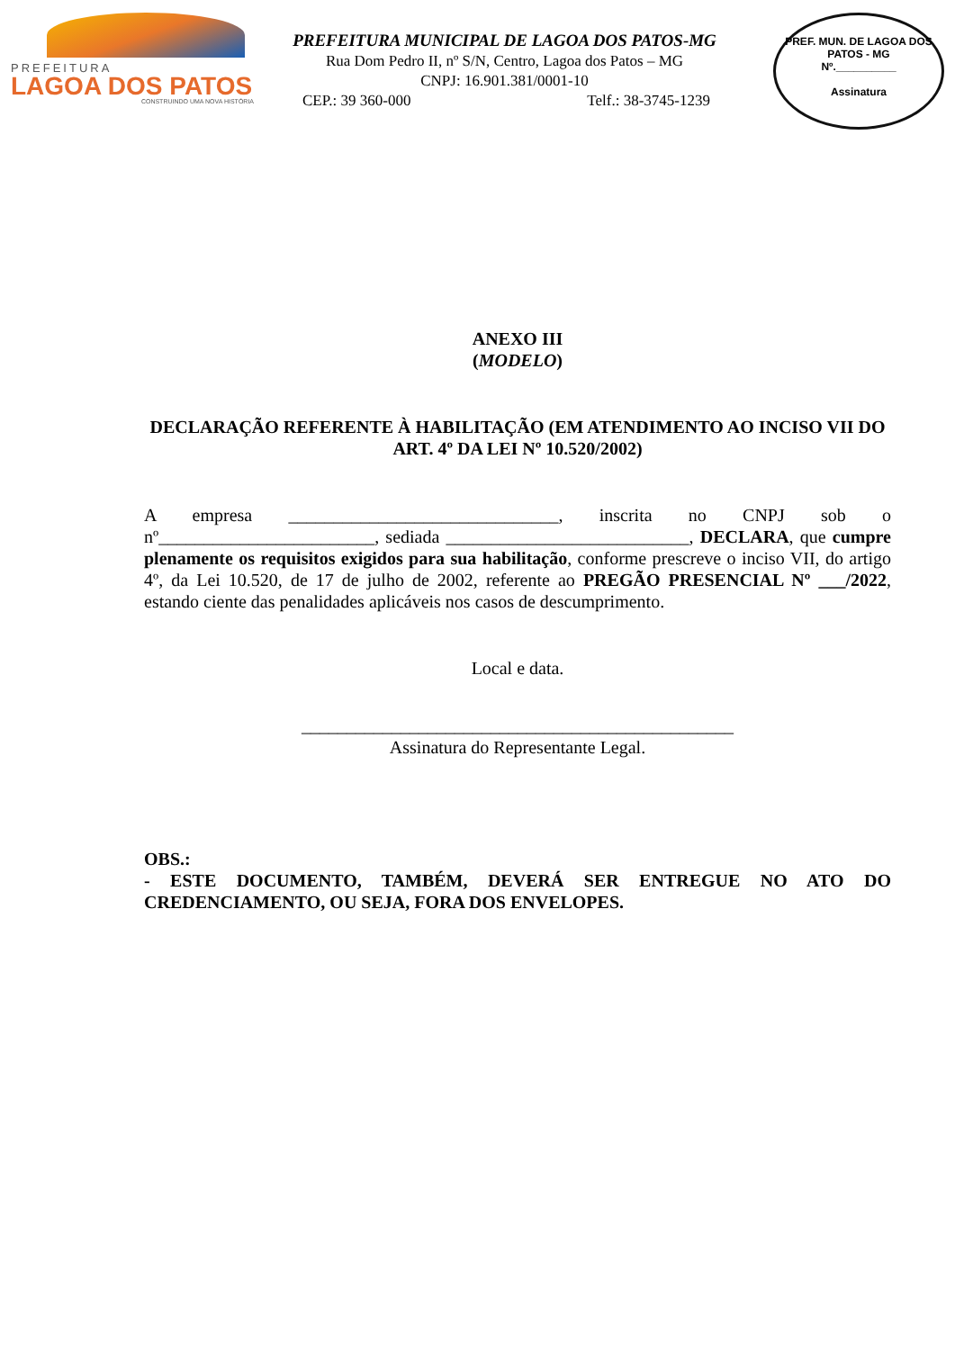PREFEITURA
LAGOA DOS PATOS
CONSTRUINDO UMA NOVA HISTÓRIA
PREFEITURA MUNICIPAL DE LAGOA DOS PATOS-MG
Rua Dom Pedro II, nº S/N, Centro, Lagoa dos Patos – MG
CNPJ: 16.901.381/0001-10
CEP.: 39 360-000 Telf.: 38-3745-1239
PREF. MUN. DE LAGOA DOS PATOS - MG
Nº.__________
Assinatura
ANEXO III
(MODELO)
DECLARAÇÃO REFERENTE À HABILITAÇÃO (EM ATENDIMENTO AO INCISO VII DO ART. 4º DA LEI Nº 10.520/2002)
A empresa ______________________________, inscrita no CNPJ sob o nº________________________, sediada ___________________________, DECLARA, que cumpre plenamente os requisitos exigidos para sua habilitação, conforme prescreve o inciso VII, do artigo 4º, da Lei 10.520, de 17 de julho de 2002, referente ao PREGÃO PRESENCIAL Nº ___/2022, estando ciente das penalidades aplicáveis nos casos de descumprimento.
Local e data.
________________________________________________
Assinatura do Representante Legal.
OBS.:
- ESTE DOCUMENTO, TAMBÉM, DEVERÁ SER ENTREGUE NO ATO DO CREDENCIAMENTO, OU SEJA, FORA DOS ENVELOPES.